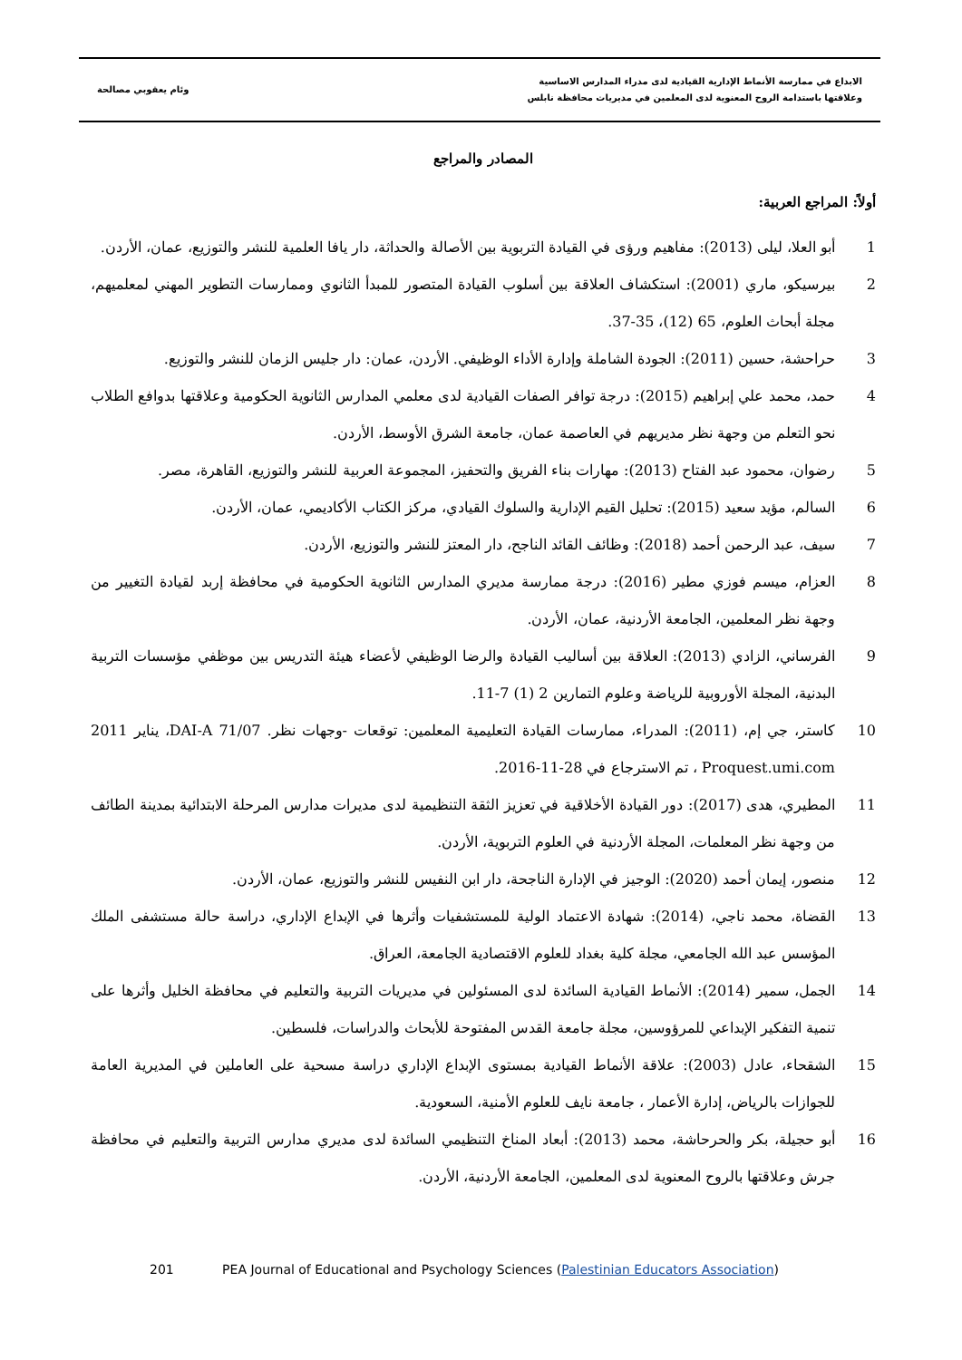الابداع في ممارسة الأنماط الإدارية القيادية لدى مدراء المدارس الاساسية
وعلاقتها باستدامة الروح المعنوية لدى المعلمين في مديريات محافظة نابلس
وئام يعقوبي مصالحة
المصادر والمراجع
أولاً: المراجع العربية:
1 أبو العلا، ليلى (2013): مفاهيم ورؤى في القيادة التربوية بين الأصالة والحداثة، دار يافا العلمية للنشر والتوزيع، عمان، الأردن.
2 بيرسيكو، ماري (2001): استكشاف العلاقة بين أسلوب القيادة المتصور للمبدأ الثانوي وممارسات التطوير المهني لمعلميهم، مجلة أبحاث العلوم، 65 (12)، 35-37.
3 حراحشة، حسين (2011): الجودة الشاملة وإدارة الأداء الوظيفي. الأردن، عمان: دار جليس الزمان للنشر والتوزيع.
4 حمد، محمد علي إبراهيم (2015): درجة توافر الصفات القيادية لدى معلمي المدارس الثانوية الحكومية وعلاقتها بدوافع الطلاب نحو التعلم من وجهة نظر مديريهم في العاصمة عمان، جامعة الشرق الأوسط، الأردن.
5 رضوان، محمود عبد الفتاح (2013): مهارات بناء الفريق والتحفيز، المجموعة العربية للنشر والتوزيع، القاهرة، مصر.
6 السالم، مؤيد سعيد (2015): تحليل القيم الإدارية والسلوك القيادي، مركز الكتاب الأكاديمي، عمان، الأردن.
7 سيف، عبد الرحمن أحمد (2018): وظائف القائد الناجح، دار المعتز للنشر والتوزيع، الأردن.
8 العزام، ميسم فوزي مطير (2016): درجة ممارسة مديري المدارس الثانوية الحكومية في محافظة إربد لقيادة التغيير من وجهة نظر المعلمين، الجامعة الأردنية، عمان، الأردن.
9 الفرساني، الزادي (2013): العلاقة بين أساليب القيادة والرضا الوظيفي لأعضاء هيئة التدريس بين موظفي مؤسسات التربية البدنية، المجلة الأوروبية للرياضة وعلوم التمارين 2 (1) 7-11.
10 كاستر، جي إم، (2011): المدراء، ممارسات القيادة التعليمية المعلمين: توقعات -وجهات نظر. DAI-A 71/07، يناير 2011 Proquest.umi.com ، تم الاسترجاع في 28-11-2016.
11 المطيري، هدى (2017): دور القيادة الأخلاقية في تعزيز الثقة التنظيمية لدى مديرات مدارس المرحلة الابتدائية بمدينة الطائف من وجهة نظر المعلمات، المجلة الأردنية في العلوم التربوية، الأردن.
12 منصور، إيمان أحمد (2020): الوجيز في الإدارة الناجحة، دار ابن النفيس للنشر والتوزيع، عمان، الأردن.
13 القضاة، محمد ناجي، (2014): شهادة الاعتماد الولية للمستشفيات وأثرها في الإبداع الإداري، دراسة حالة مستشفى الملك المؤسس عبد الله الجامعي، مجلة كلية بغداد للعلوم الاقتصادية الجامعة، العراق.
14 الجمل، سمير (2014): الأنماط القيادية السائدة لدى المسئولين في مديريات التربية والتعليم في محافظة الخليل وأثرها على تنمية التفكير الإبداعي للمرؤوسين، مجلة جامعة القدس المفتوحة للأبحاث والدراسات، فلسطين.
15 الشقحاء، عادل (2003): علاقة الأنماط القيادية بمستوى الإبداع الإداري دراسة مسحية على العاملين في المديرية العامة للجوازات بالرياض، إدارة الأعمار ، جامعة نايف للعلوم الأمنية، السعودية.
16 أبو حجيلة، بكر والحرحاشة، محمد (2013): أبعاد المناخ التنظيمي السائدة لدى مديري مدارس التربية والتعليم في محافظة جرش وعلاقتها بالروح المعنوية لدى المعلمين، الجامعة الأردنية، الأردن.
201 PEA Journal of Educational and Psychology Sciences (Palestinian Educators Association)